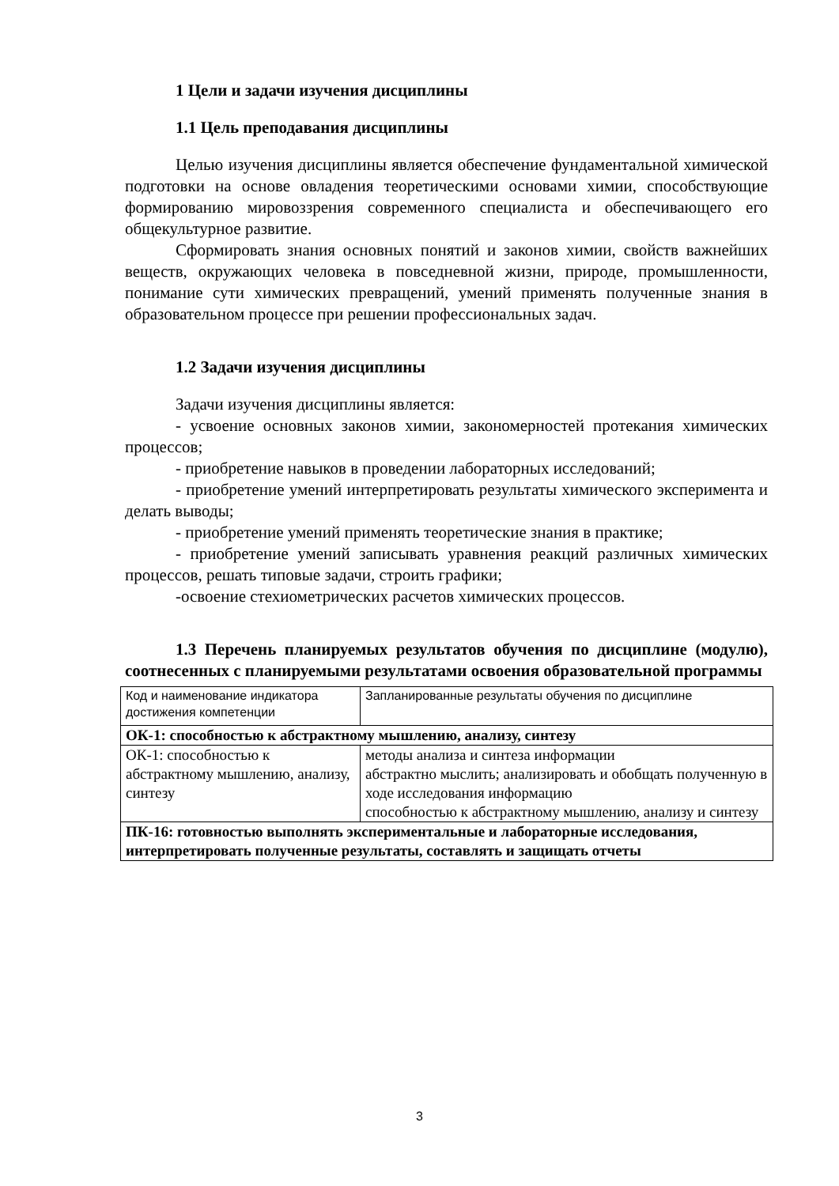1 Цели и задачи изучения дисциплины
1.1 Цель преподавания дисциплины
Целью изучения дисциплины является обеспечение фундаментальной химической подготовки на основе овладения теоретическими основами химии, способствующие формированию мировоззрения современного специалиста и обеспечивающего его общекультурное развитие.
Сформировать знания основных понятий и законов химии, свойств важнейших веществ, окружающих человека в повседневной жизни, природе, промышленности, понимание сути химических превращений, умений применять полученные знания в образовательном процессе при решении профессиональных задач.
1.2 Задачи изучения дисциплины
Задачи изучения дисциплины является:
- усвоение основных законов химии, закономерностей протекания химических процессов;
- приобретение навыков в проведении лабораторных исследований;
- приобретение умений интерпретировать результаты химического эксперимента и делать выводы;
- приобретение умений применять теоретические знания в практике;
- приобретение умений записывать уравнения реакций различных химических процессов, решать типовые задачи, строить графики;
-освоение стехиометрических расчетов химических процессов.
1.3 Перечень планируемых результатов обучения по дисциплине (модулю), соотнесенных с планируемыми результатами освоения образовательной программы
| Код и наименование индикатора достижения компетенции | Запланированные результаты обучения по дисциплине |
| ОК-1: способностью к абстрактному мышлению, анализу, синтезу | |
| ОК-1: способностью к абстрактному мышлению, анализу, синтезу | методы анализа и синтеза информации абстрактно мыслить; анализировать и обобщать полученную в ходе исследования информацию способностью к абстрактному мышлению, анализу и синтезу |
| ПК-16: готовностью выполнять экспериментальные и лабораторные исследования, интерпретировать полученные результаты, составлять и защищать отчеты | |
3